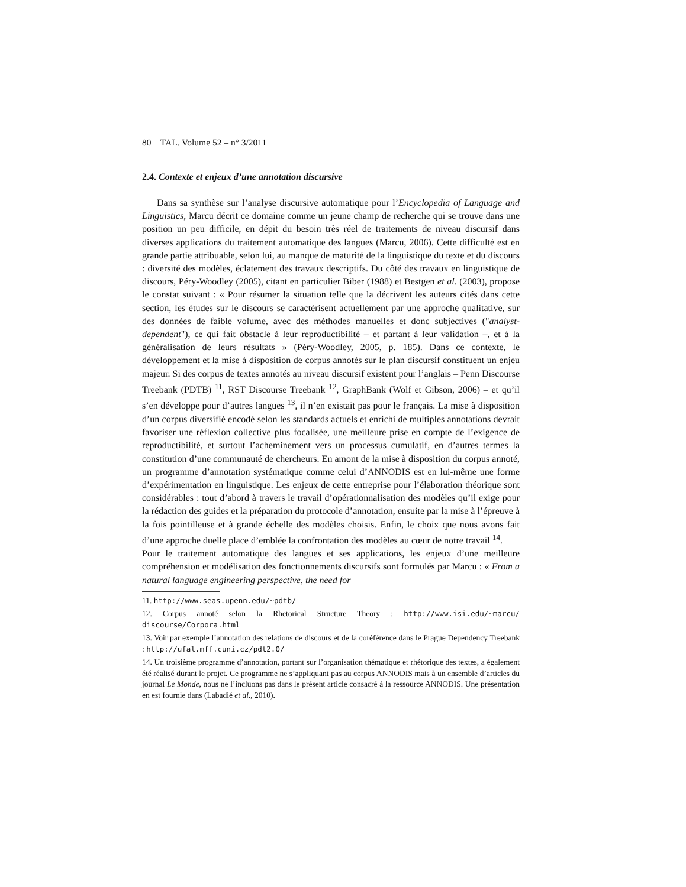80 TAL. Volume 52 – n° 3/2011
2.4. Contexte et enjeux d’une annotation discursive
Dans sa synthèse sur l’analyse discursive automatique pour l’Encyclopedia of Language and Linguistics, Marcu décrit ce domaine comme un jeune champ de recherche qui se trouve dans une position un peu difficile, en dépit du besoin très réel de traitements de niveau discursif dans diverses applications du traitement automatique des langues (Marcu, 2006). Cette difficulté est en grande partie attribuable, selon lui, au manque de maturité de la linguistique du texte et du discours : diversité des modèles, éclatement des travaux descriptifs. Du côté des travaux en linguistique de discours, Péry-Woodley (2005), citant en particulier Biber (1988) et Bestgen et al. (2003), propose le constat suivant : « Pour résumer la situation telle que la décrivent les auteurs cités dans cette section, les études sur le discours se caractérisent actuellement par une approche qualitative, sur des données de faible volume, avec des méthodes manuelles et donc subjectives ("analyst-dependent"), ce qui fait obstacle à leur reproductibilité – et partant à leur validation –, et à la généralisation de leurs résultats » (Péry-Woodley, 2005, p. 185). Dans ce contexte, le développement et la mise à disposition de corpus annotés sur le plan discursif constituent un enjeu majeur. Si des corpus de textes annotés au niveau discursif existent pour l’anglais – Penn Discourse Treebank (PDTB) <sup>11</sup>, RST Discourse Treebank <sup>12</sup>, GraphBank (Wolf et Gibson, 2006) – et qu’il s’en développe pour d’autres langues <sup>13</sup>, il n’en existait pas pour le français. La mise à disposition d’un corpus diversifié encodé selon les standards actuels et enrichi de multiples annotations devrait favoriser une réflexion collective plus focalisée, une meilleure prise en compte de l’exigence de reproductibilité, et surtout l’acheminement vers un processus cumulatif, en d’autres termes la constitution d’une communauté de chercheurs. En amont de la mise à disposition du corpus annoté, un programme d’annotation systématique comme celui d’ANNODIS est en lui-même une forme d’expérimentation en linguistique. Les enjeux de cette entreprise pour l’élaboration théorique sont considérables : tout d’abord à travers le travail d’opérationnalisation des modèles qu’il exige pour la rédaction des guides et la préparation du protocole d’annotation, ensuite par la mise à l’épreuve à la fois pointilleuse et à grande échelle des modèles choisis. Enfin, le choix que nous avons fait d’une approche duelle place d’emblée la confrontation des modèles au cœur de notre travail <sup>14</sup>.
Pour le traitement automatique des langues et ses applications, les enjeux d’une meilleure compréhension et modélisation des fonctionnements discursifs sont formulés par Marcu : « From a natural language engineering perspective, the need for
11. http://www.seas.upenn.edu/~pdtb/
12. Corpus annoté selon la Rhetorical Structure Theory : http://www.isi.edu/~marcu/ discourse/Corpora.html
13. Voir par exemple l’annotation des relations de discours et de la coréférence dans le Prague Dependency Treebank : http://ufal.mff.cuni.cz/pdt2.0/
14. Un troisième programme d’annotation, portant sur l’organisation thématique et rhétorique des textes, a également été réalisé durant le projet. Ce programme ne s’appliquant pas au corpus ANNODIS mais à un ensemble d’articles du journal Le Monde, nous ne l’incluons pas dans le présent article consacré à la ressource ANNODIS. Une présentation en est fournie dans (Labadié et al., 2010).